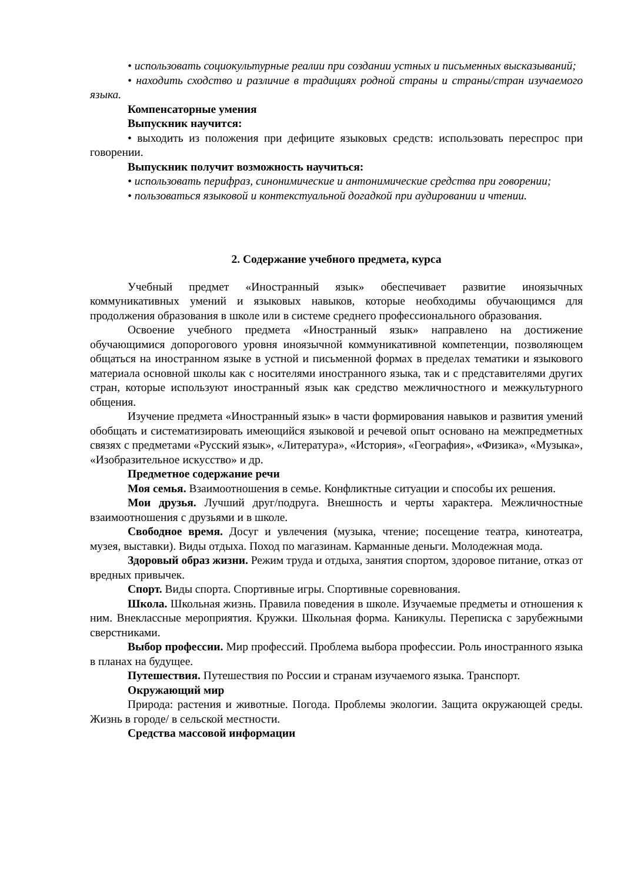• использовать социокультурные реалии при создании устных и письменных высказываний;
• находить сходство и различие в традициях родной страны и страны/стран изучаемого языка.
Компенсаторные умения
Выпускник научится:
• выходить из положения при дефиците языковых средств: использовать переспрос при говорении.
Выпускник получит возможность научиться:
• использовать перифраз, синонимические и антонимические средства при говорении;
• пользоваться языковой и контекстуальной догадкой при аудировании и чтении.
2. Содержание учебного предмета, курса
Учебный предмет «Иностранный язык» обеспечивает развитие иноязычных коммуникативных умений и языковых навыков, которые необходимы обучающимся для продолжения образования в школе или в системе среднего профессионального образования.
Освоение учебного предмета «Иностранный язык» направлено на достижение обучающимися допорогового уровня иноязычной коммуникативной компетенции, позволяющем общаться на иностранном языке в устной и письменной формах в пределах тематики и языкового материала основной школы как с носителями иностранного языка, так и с представителями других стран, которые используют иностранный язык как средство межличностного и межкультурного общения.
Изучение предмета «Иностранный язык» в части формирования навыков и развития умений обобщать и систематизировать имеющийся языковой и речевой опыт основано на межпредметных связях с предметами «Русский язык», «Литература», «История», «География», «Физика», «Музыка», «Изобразительное искусство» и др.
Предметное содержание речи
Моя семья. Взаимоотношения в семье. Конфликтные ситуации и способы их решения.
Мои друзья. Лучший друг/подруга. Внешность и черты характера. Межличностные взаимоотношения с друзьями и в школе.
Свободное время. Досуг и увлечения (музыка, чтение; посещение театра, кинотеатра, музея, выставки). Виды отдыха. Поход по магазинам. Карманные деньги. Молодежная мода.
Здоровый образ жизни. Режим труда и отдыха, занятия спортом, здоровое питание, отказ от вредных привычек.
Спорт. Виды спорта. Спортивные игры. Спортивные соревнования.
Школа. Школьная жизнь. Правила поведения в школе. Изучаемые предметы и отношения к ним. Внеклассные мероприятия. Кружки. Школьная форма. Каникулы. Переписка с зарубежными сверстниками.
Выбор профессии. Мир профессий. Проблема выбора профессии. Роль иностранного языка в планах на будущее.
Путешествия. Путешествия по России и странам изучаемого языка. Транспорт.
Окружающий мир
Природа: растения и животные. Погода. Проблемы экологии. Защита окружающей среды. Жизнь в городе/ в сельской местности.
Средства массовой информации